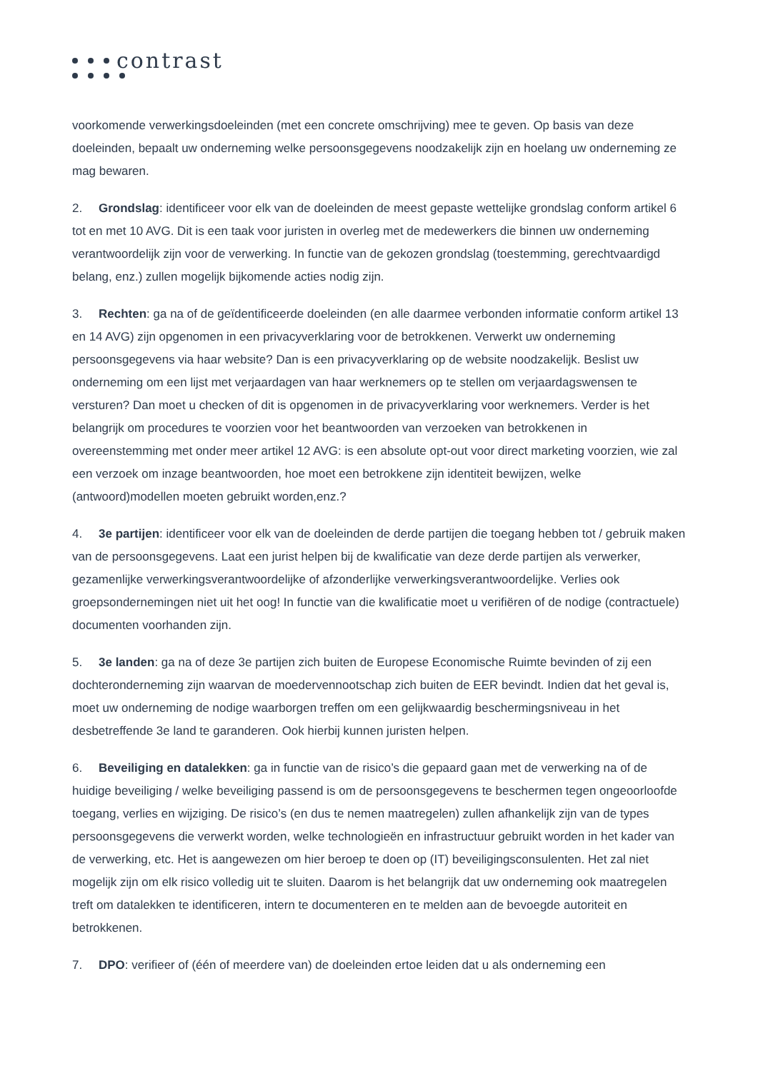contrast
voorkomende verwerkingsdoeleinden (met een concrete omschrijving) mee te geven. Op basis van deze doeleinden, bepaalt uw onderneming welke persoonsgegevens noodzakelijk zijn en hoelang uw onderneming ze mag bewaren.
2. Grondslag: identificeer voor elk van de doeleinden de meest gepaste wettelijke grondslag conform artikel 6 tot en met 10 AVG. Dit is een taak voor juristen in overleg met de medewerkers die binnen uw onderneming verantwoordelijk zijn voor de verwerking. In functie van de gekozen grondslag (toestemming, gerechtvaardigd belang, enz.) zullen mogelijk bijkomende acties nodig zijn.
3. Rechten: ga na of de geïdentificeerde doeleinden (en alle daarmee verbonden informatie conform artikel 13 en 14 AVG) zijn opgenomen in een privacyverklaring voor de betrokkenen. Verwerkt uw onderneming persoonsgegevens via haar website? Dan is een privacyverklaring op de website noodzakelijk. Beslist uw onderneming om een lijst met verjaardagen van haar werknemers op te stellen om verjaardagswensen te versturen? Dan moet u checken of dit is opgenomen in de privacyverklaring voor werknemers. Verder is het belangrijk om procedures te voorzien voor het beantwoorden van verzoeken van betrokkenen in overeenstemming met onder meer artikel 12 AVG: is een absolute opt-out voor direct marketing voorzien, wie zal een verzoek om inzage beantwoorden, hoe moet een betrokkene zijn identiteit bewijzen, welke (antwoord)modellen moeten gebruikt worden,enz.?
4. 3e partijen: identificeer voor elk van de doeleinden de derde partijen die toegang hebben tot / gebruik maken van de persoonsgegevens. Laat een jurist helpen bij de kwalificatie van deze derde partijen als verwerker, gezamenlijke verwerkingsverantwoordelijke of afzonderlijke verwerkingsverantwoordelijke. Verlies ook groepsondernemingen niet uit het oog! In functie van die kwalificatie moet u verifiëren of de nodige (contractuele) documenten voorhanden zijn.
5. 3e landen: ga na of deze 3e partijen zich buiten de Europese Economische Ruimte bevinden of zij een dochteronderneming zijn waarvan de moedervennootschap zich buiten de EER bevindt. Indien dat het geval is, moet uw onderneming de nodige waarborgen treffen om een gelijkwaardig beschermingsniveau in het desbetreffende 3e land te garanderen. Ook hierbij kunnen juristen helpen.
6. Beveiliging en datalekken: ga in functie van de risico’s die gepaard gaan met de verwerking na of de huidige beveiliging / welke beveiliging passend is om de persoonsgegevens te beschermen tegen ongeoorloofde toegang, verlies en wijziging. De risico’s (en dus te nemen maatregelen) zullen afhankelijk zijn van de types persoonsgegevens die verwerkt worden, welke technologieën en infrastructuur gebruikt worden in het kader van de verwerking, etc. Het is aangewezen om hier beroep te doen op (IT) beveiligingsconsulenten. Het zal niet mogelijk zijn om elk risico volledig uit te sluiten. Daarom is het belangrijk dat uw onderneming ook maatregelen treft om datalekken te identificeren, intern te documenteren en te melden aan de bevoegde autoriteit en betrokkenen.
7. DPO: verifieer of (één of meerdere van) de doeleinden ertoe leiden dat u als onderneming een